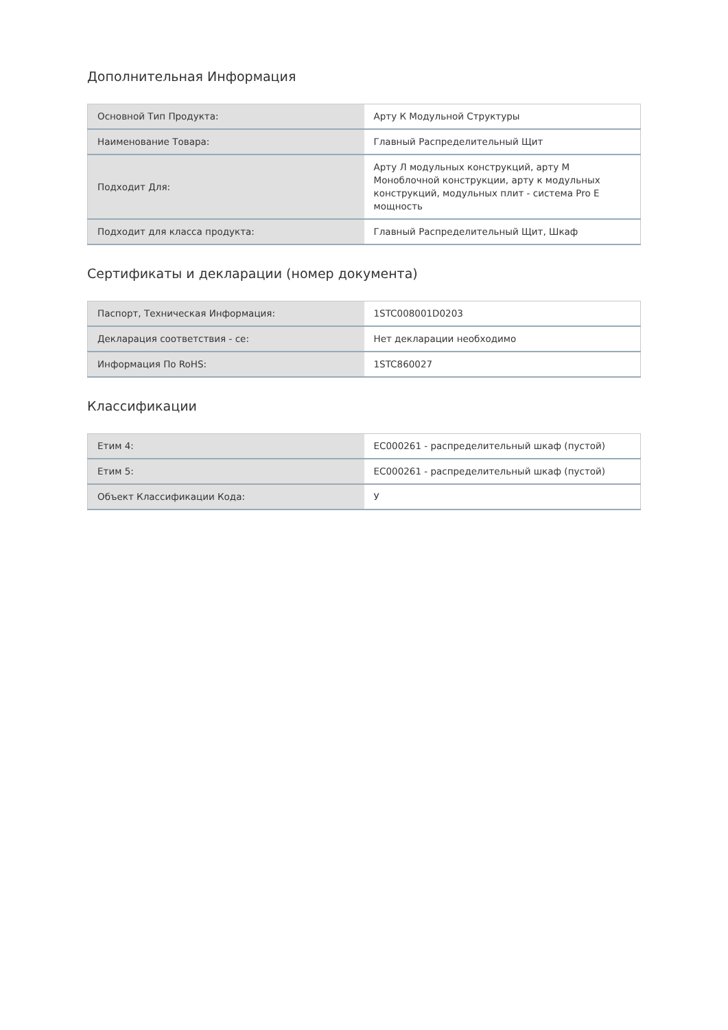Дополнительная Информация
| Основной Тип Продукта: | Арту К Модульной Структуры |
| Наименование Товара: | Главный Распределительный Щит |
| Подходит Для: | Арту Л модульных конструкций, арту М Моноблочной конструкции, арту к модульных конструкций, модульных плит - система Pro E мощность |
| Подходит для класса продукта: | Главный Распределительный Щит, Шкаф |
Сертификаты и декларации (номер документа)
| Паспорт, Техническая Информация: | 1STC008001D0203 |
| Декларация соответствия - се: | Нет декларации необходимо |
| Информация По RoHS: | 1STC860027 |
Классификации
| Етим 4: | EC000261 - распределительный шкаф (пустой) |
| Етим 5: | EC000261 - распределительный шкаф (пустой) |
| Объект Классификации Кода: | У |